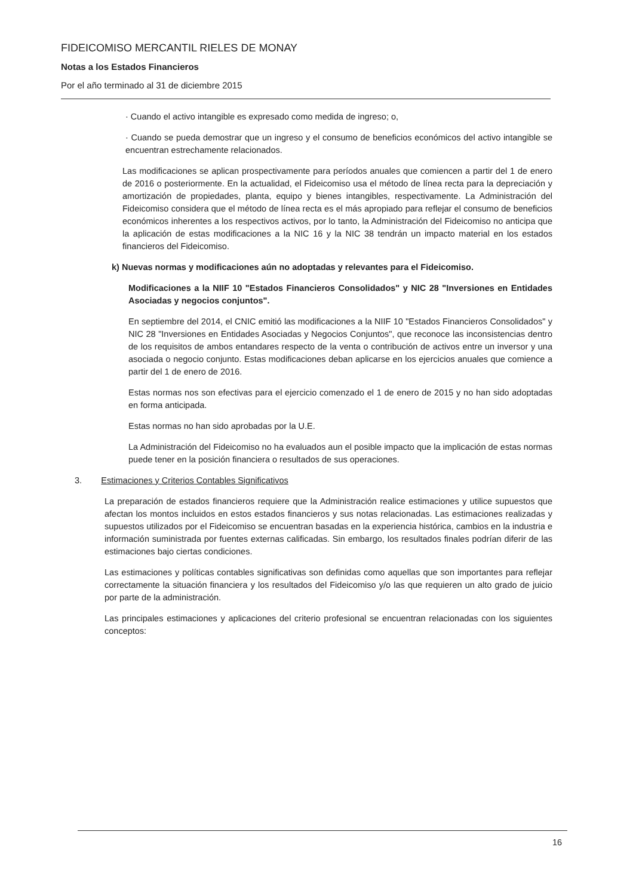FIDEICOMISO MERCANTIL RIELES DE MONAY
Notas a los Estados Financieros
Por el año terminado al 31 de diciembre 2015
· Cuando el activo intangible es expresado como medida de ingreso; o,
· Cuando se pueda demostrar que un ingreso y el consumo de beneficios económicos del activo intangible se encuentran estrechamente relacionados.
Las modificaciones se aplican prospectivamente para períodos anuales que comiencen a partir del 1 de enero de 2016 o posteriormente. En la actualidad, el Fideicomiso usa el método de línea recta para la depreciación y amortización de propiedades, planta, equipo y bienes intangibles, respectivamente. La Administración del Fideicomiso considera que el método de línea recta es el más apropiado para reflejar el consumo de beneficios económicos inherentes a los respectivos activos, por lo tanto, la Administración del Fideicomiso no anticipa que la aplicación de estas modificaciones a la NIC 16 y la NIC 38 tendrán un impacto material en los estados financieros del Fideicomiso.
k) Nuevas normas y modificaciones aún no adoptadas y relevantes para el Fideicomiso.
Modificaciones a la NIIF 10 "Estados Financieros Consolidados" y NIC 28 "Inversiones en Entidades Asociadas y negocios conjuntos".
En septiembre del 2014, el CNIC emitió las modificaciones a la NIIF 10 "Estados Financieros Consolidados" y NIC 28 "Inversiones en Entidades Asociadas y Negocios Conjuntos", que reconoce las inconsistencias dentro de los requisitos de ambos entandares respecto de la venta o contribución de activos entre un inversor y una asociada o negocio conjunto. Estas modificaciones deban aplicarse en los ejercicios anuales que comience a partir del 1 de enero de 2016.
Estas normas nos son efectivas para el ejercicio comenzado el 1 de enero de 2015 y no han sido adoptadas en forma anticipada.
Estas normas no han sido aprobadas por la U.E.
La Administración del Fideicomiso no ha evaluados aun el posible impacto que la implicación de estas normas puede tener en la posición financiera o resultados de sus operaciones.
3. Estimaciones y Criterios Contables Significativos
La preparación de estados financieros requiere que la Administración realice estimaciones y utilice supuestos que afectan los montos incluidos en estos estados financieros y sus notas relacionadas. Las estimaciones realizadas y supuestos utilizados por el Fideicomiso se encuentran basadas en la experiencia histórica, cambios en la industria e información suministrada por fuentes externas calificadas. Sin embargo, los resultados finales podrían diferir de las estimaciones bajo ciertas condiciones.
Las estimaciones y políticas contables significativas son definidas como aquellas que son importantes para reflejar correctamente la situación financiera y los resultados del Fideicomiso y/o las que requieren un alto grado de juicio por parte de la administración.
Las principales estimaciones y aplicaciones del criterio profesional se encuentran relacionadas con los siguientes conceptos:
16